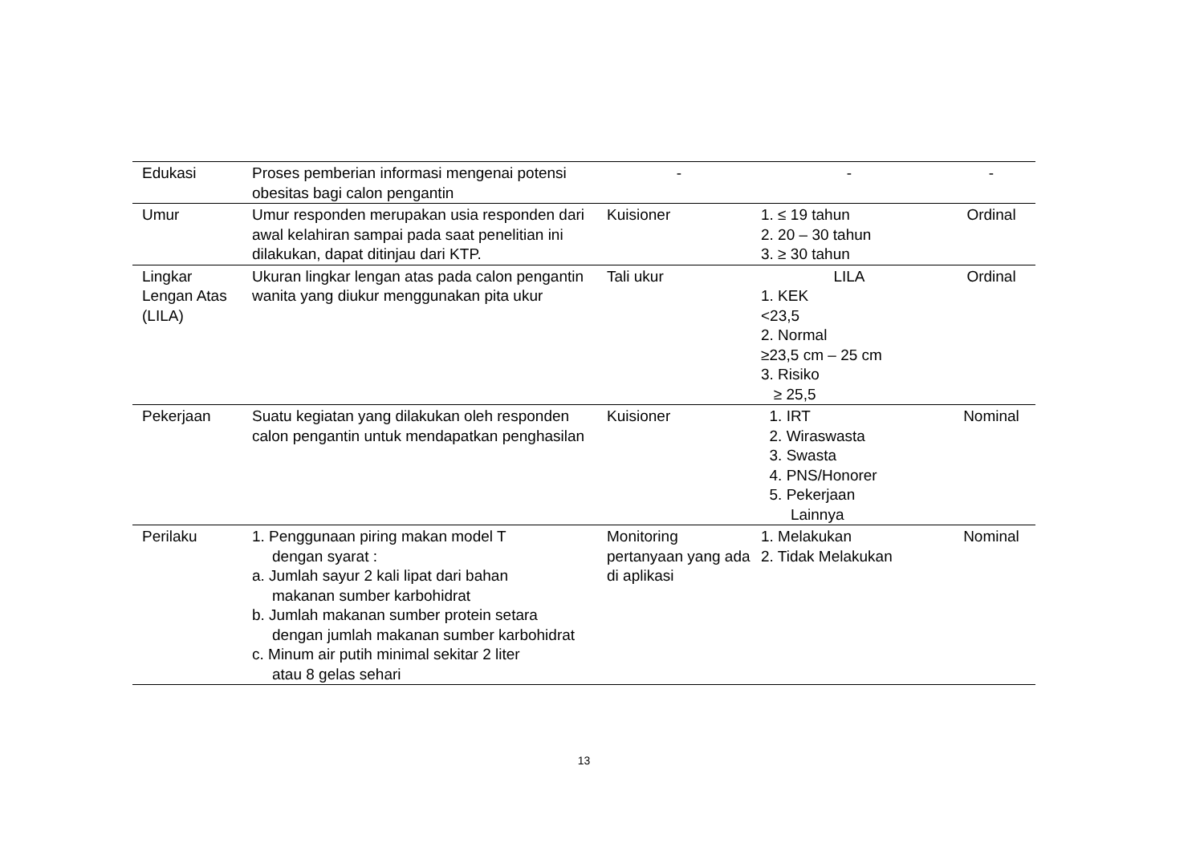| Edukasi | Proses pemberian informasi mengenai potensi obesitas bagi calon pengantin | - | - | - |
| Umur | Umur responden merupakan usia responden dari awal kelahiran sampai pada saat penelitian ini dilakukan, dapat ditinjau dari KTP. | Kuisioner | 1. ≤ 19 tahun 2. 20 – 30 tahun 3. ≥ 30 tahun | Ordinal |
| Lingkar Lengan Atas (LILA) | Ukuran lingkar lengan atas pada calon pengantin wanita yang diukur menggunakan pita ukur | Tali ukur | LILA 1. KEK <23,5 2. Normal ≥23,5 cm – 25 cm 3. Risiko ≥ 25,5 | Ordinal |
| Pekerjaan | Suatu kegiatan yang dilakukan oleh responden calon pengantin untuk mendapatkan penghasilan | Kuisioner | 1. IRT 2. Wiraswasta 3. Swasta 4. PNS/Honorer 5. Pekerjaan Lainnya | Nominal |
| Perilaku | 1. Penggunaan piring makan model T dengan syarat : a. Jumlah sayur 2 kali lipat dari bahan makanan sumber karbohidrat b. Jumlah makanan sumber protein setara dengan jumlah makanan sumber karbohidrat c. Minum air putih minimal sekitar 2 liter atau 8 gelas sehari | Monitoring pertanyaan yang ada di aplikasi | 1. Melakukan 2. Tidak Melakukan | Nominal |
13